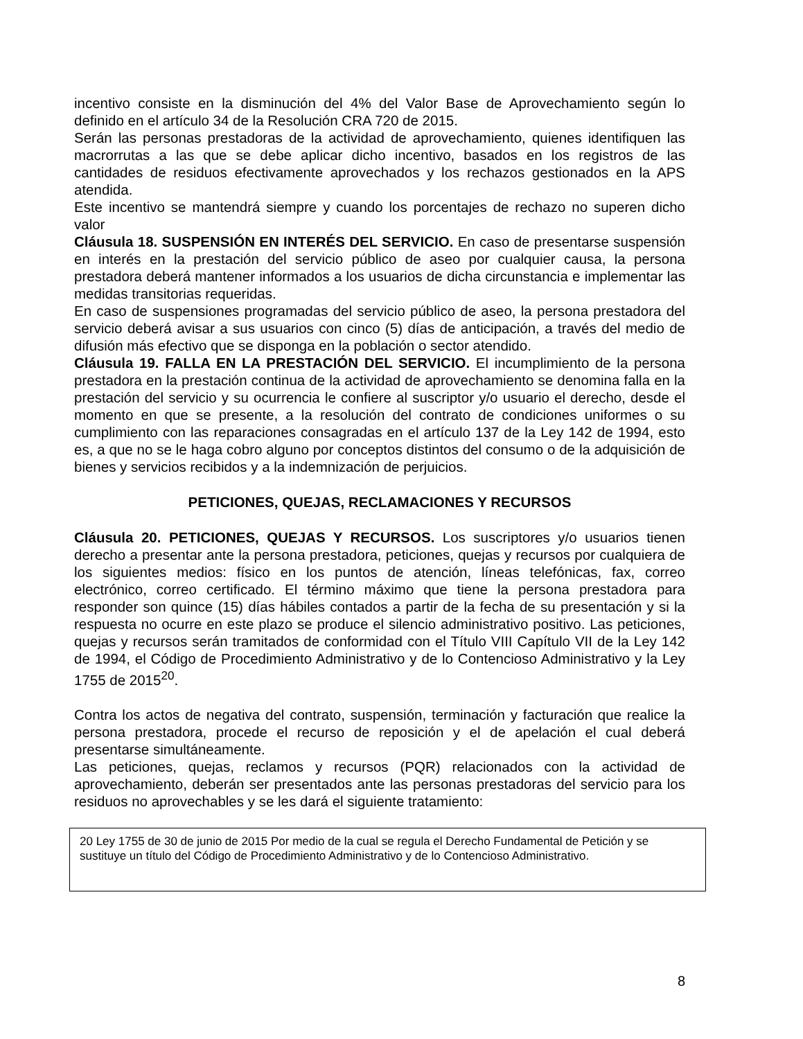incentivo consiste en la disminución del 4% del Valor Base de Aprovechamiento según lo definido en el artículo 34 de la Resolución CRA 720 de 2015.
Serán las personas prestadoras de la actividad de aprovechamiento, quienes identifiquen las macrorrutas a las que se debe aplicar dicho incentivo, basados en los registros de las cantidades de residuos efectivamente aprovechados y los rechazos gestionados en la APS atendida.
Este incentivo se mantendrá siempre y cuando los porcentajes de rechazo no superen dicho valor
Cláusula 18. SUSPENSIÓN EN INTERÉS DEL SERVICIO. En caso de presentarse suspensión en interés en la prestación del servicio público de aseo por cualquier causa, la persona prestadora deberá mantener informados a los usuarios de dicha circunstancia e implementar las medidas transitorias requeridas.
En caso de suspensiones programadas del servicio público de aseo, la persona prestadora del servicio deberá avisar a sus usuarios con cinco (5) días de anticipación, a través del medio de difusión más efectivo que se disponga en la población o sector atendido.
Cláusula 19. FALLA EN LA PRESTACIÓN DEL SERVICIO. El incumplimiento de la persona prestadora en la prestación continua de la actividad de aprovechamiento se denomina falla en la prestación del servicio y su ocurrencia le confiere al suscriptor y/o usuario el derecho, desde el momento en que se presente, a la resolución del contrato de condiciones uniformes o su cumplimiento con las reparaciones consagradas en el artículo 137 de la Ley 142 de 1994, esto es, a que no se le haga cobro alguno por conceptos distintos del consumo o de la adquisición de bienes y servicios recibidos y a la indemnización de perjuicios.
PETICIONES, QUEJAS, RECLAMACIONES Y RECURSOS
Cláusula 20. PETICIONES, QUEJAS Y RECURSOS. Los suscriptores y/o usuarios tienen derecho a presentar ante la persona prestadora, peticiones, quejas y recursos por cualquiera de los siguientes medios: físico en los puntos de atención, líneas telefónicas, fax, correo electrónico, correo certificado. El término máximo que tiene la persona prestadora para responder son quince (15) días hábiles contados a partir de la fecha de su presentación y si la respuesta no ocurre en este plazo se produce el silencio administrativo positivo. Las peticiones, quejas y recursos serán tramitados de conformidad con el Título VIII Capítulo VII de la Ley 142 de 1994, el Código de Procedimiento Administrativo y de lo Contencioso Administrativo y la Ley 1755 de 2015<sup>20</sup>.
Contra los actos de negativa del contrato, suspensión, terminación y facturación que realice la persona prestadora, procede el recurso de reposición y el de apelación el cual deberá presentarse simultáneamente.
Las peticiones, quejas, reclamos y recursos (PQR) relacionados con la actividad de aprovechamiento, deberán ser presentados ante las personas prestadoras del servicio para los residuos no aprovechables y se les dará el siguiente tratamiento:
20 Ley 1755 de 30 de junio de 2015 Por medio de la cual se regula el Derecho Fundamental de Petición y se sustituye un título del Código de Procedimiento Administrativo y de lo Contencioso Administrativo.
8